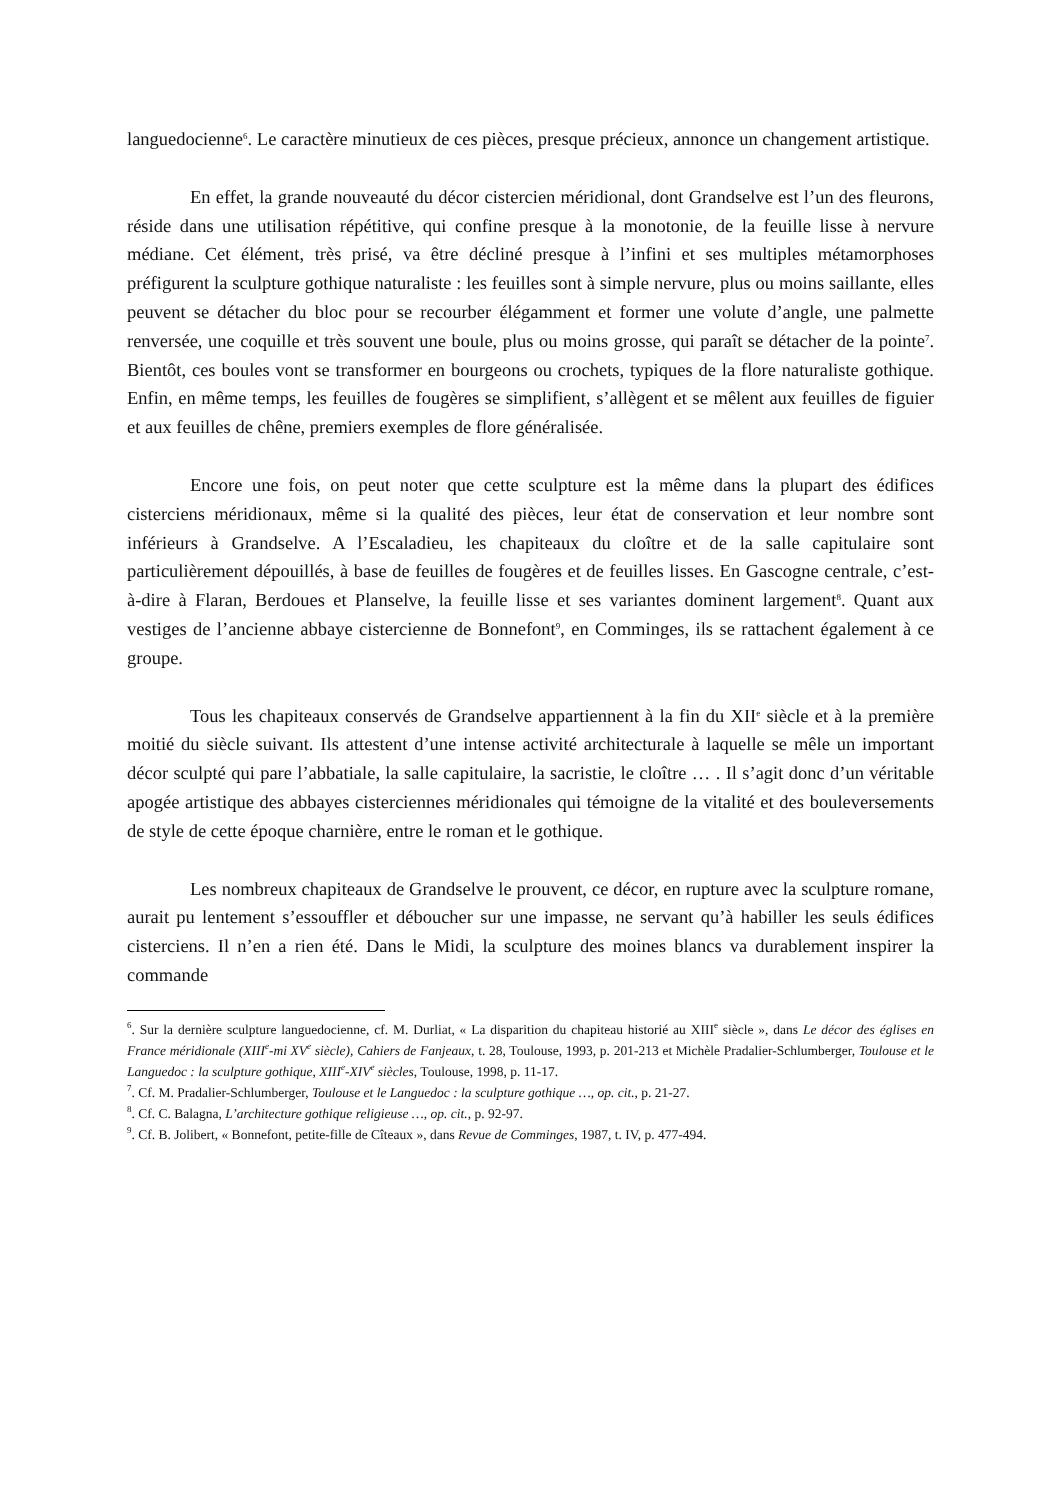languedocienne<sup>6</sup>. Le caractère minutieux de ces pièces, presque précieux, annonce un changement artistique.
En effet, la grande nouveauté du décor cistercien méridional, dont Grandselve est l’un des fleurons, réside dans une utilisation répétitive, qui confine presque à la monotonie, de la feuille lisse à nervure médiane. Cet élément, très prisé, va être décliné presque à l’infini et ses multiples métamorphoses préfigurent la sculpture gothique naturaliste : les feuilles sont à simple nervure, plus ou moins saillante, elles peuvent se détacher du bloc pour se recourber élégamment et former une volute d’angle, une palmette renversée, une coquille et très souvent une boule, plus ou moins grosse, qui paraît se détacher de la pointe<sup>7</sup>. Bientôt, ces boules vont se transformer en bourgeons ou crochets, typiques de la flore naturaliste gothique. Enfin, en même temps, les feuilles de fougères se simplifient, s’allègent et se mêlent aux feuilles de figuier et aux feuilles de chêne, premiers exemples de flore généralisée.
Encore une fois, on peut noter que cette sculpture est la même dans la plupart des édifices cisterciens méridionaux, même si la qualité des pièces, leur état de conservation et leur nombre sont inférieurs à Grandselve. A l’Escaladieu, les chapiteaux du cloître et de la salle capitulaire sont particulièrement dépouillés, à base de feuilles de fougères et de feuilles lisses. En Gascogne centrale, c’est-à-dire à Flaran, Berdoues et Planselve, la feuille lisse et ses variantes dominent largement<sup>8</sup>. Quant aux vestiges de l’ancienne abbaye cistercienne de Bonnefont<sup>9</sup>, en Comminges, ils se rattachent également à ce groupe.
Tous les chapiteaux conservés de Grandselve appartiennent à la fin du XII<sup>e</sup> siècle et à la première moitié du siècle suivant. Ils attestent d’une intense activité architecturale à laquelle se mêle un important décor sculpté qui pare l’abbatiale, la salle capitulaire, la sacristie, le cloître … . Il s’agit donc d’un véritable apogée artistique des abbayes cisterciennes méridionales qui témoigne de la vitalité et des bouleversements de style de cette époque charnière, entre le roman et le gothique.
Les nombreux chapiteaux de Grandselve le prouvent, ce décor, en rupture avec la sculpture romane, aurait pu lentement s’essouffler et déboucher sur une impasse, ne servant qu’à habiller les seuls édifices cisterciens. Il n’en a rien été. Dans le Midi, la sculpture des moines blancs va durablement inspirer la commande
<sup>6</sup>. Sur la dernière sculpture languedocienne, cf. M. Durliat, « La disparition du chapiteau historié au XIII<sup>e</sup> siècle », dans Le décor des églises en France méridionale (XIII<sup>e</sup>-mi XV<sup>e</sup> siècle), Cahiers de Fanjeaux, t. 28, Toulouse, 1993, p. 201-213 et Michèle Pradalier-Schlumberger, Toulouse et le Languedoc : la sculpture gothique, XIII<sup>e</sup>-XIV<sup>e</sup> siècles, Toulouse, 1998, p. 11-17.
<sup>7</sup>. Cf. M. Pradalier-Schlumberger, Toulouse et le Languedoc : la sculpture gothique …, op. cit., p. 21-27.
<sup>8</sup>. Cf. C. Balagna, L’architecture gothique religieuse …, op. cit., p. 92-97.
<sup>9</sup>. Cf. B. Jolibert, « Bonnefont, petite-fille de Cîteaux », dans Revue de Comminges, 1987, t. IV, p. 477-494.